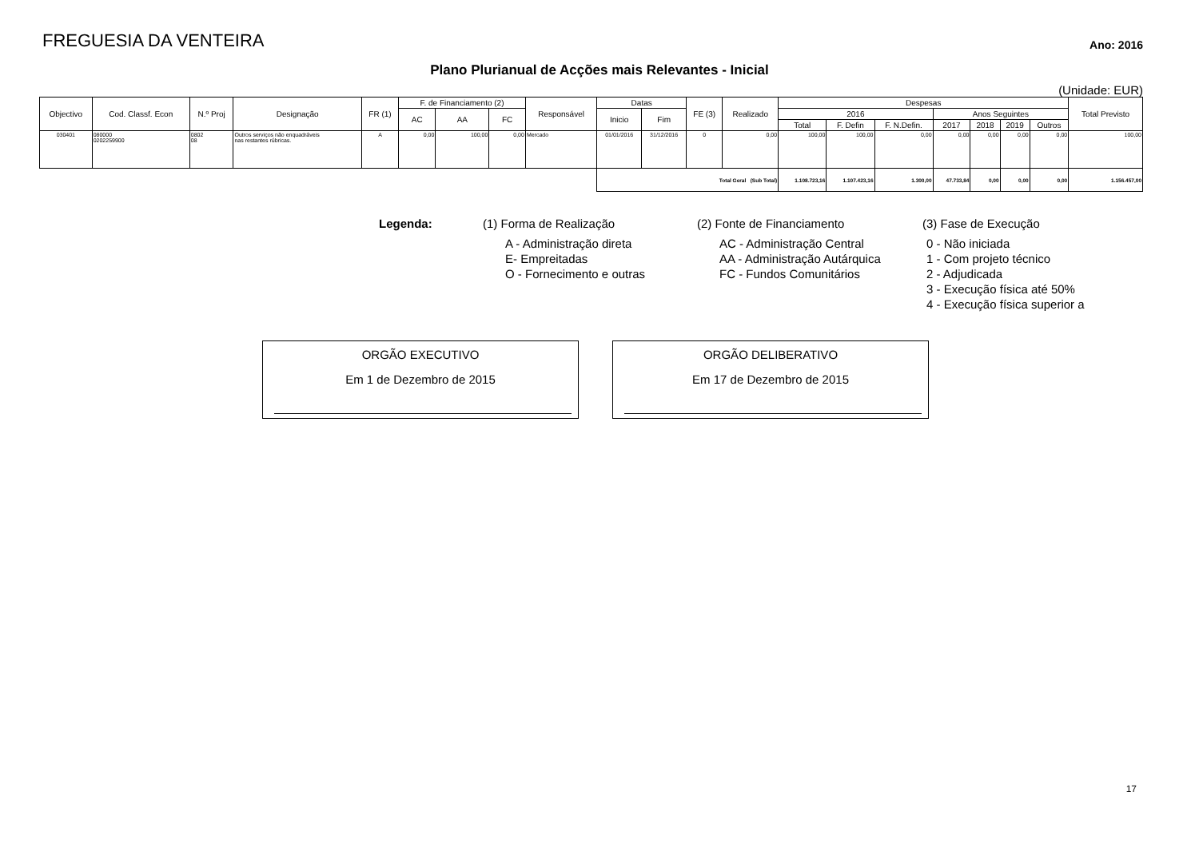FREGUESIA DA VENTEIRA
Ano: 2016
Plano Plurianual de Acções mais Relevantes - Inicial
(Unidade: EUR)
| Objectivo | Cod. Classf. Econ | N.º Proj | Designação | FR (1) | F. de Financiamento (2) | | | Responsável | Datas | | FE (3) | Realizado | Despesas | | | | | | | Total Previsto |
| --- | --- | --- | --- | --- | --- | --- | --- | --- | --- | --- | --- | --- | --- | --- | --- | --- | --- | --- | --- | --- |
| | | | | | AC | AA | FC | | Inicio | Fim | | | 2016 | | | Anos Seguintes | | | | |
| | | | | | | | | | | | | | Total | F. Defin | F. N.Defin. | 2017 | 2018 | 2019 | Outros | |
| 030401 | 080000 0202259900 | 0802 08 | Outros serviços não enquadráveis nas restantes rúbricas. | A | 0,00 | 100,00 | 0,00 | Mercado | 01/01/2016 | 31/12/2016 | 0 | 0,00 | 100,00 | 100,00 | 0,00 | 0,00 | 0,00 | 0,00 | 0,00 | 100,00 |
| | | | | | | | | | Total Geral (Sub Total) | | | | 1.108.723,16 | 1.107.423,16 | 1.300,00 | 47.733,84 | 0,00 | 0,00 | 0,00 | 1.156.457,00 |
Legenda: (1) Forma de Realização
A - Administração direta
E- Empreitadas
O - Fornecimento e outras
(2) Fonte de Financiamento
AC - Administração Central
AA - Administração Autárquica
FC - Fundos Comunitários
(3) Fase de Execução
0 - Não iniciada
1 - Com projeto técnico
2 - Adjudicada
3 - Execução física até 50%
4 - Execução física superior a
ORGÃO EXECUTIVO
Em 1 de Dezembro de 2015
ORGÃO DELIBERATIVO
Em 17 de Dezembro de 2015
17